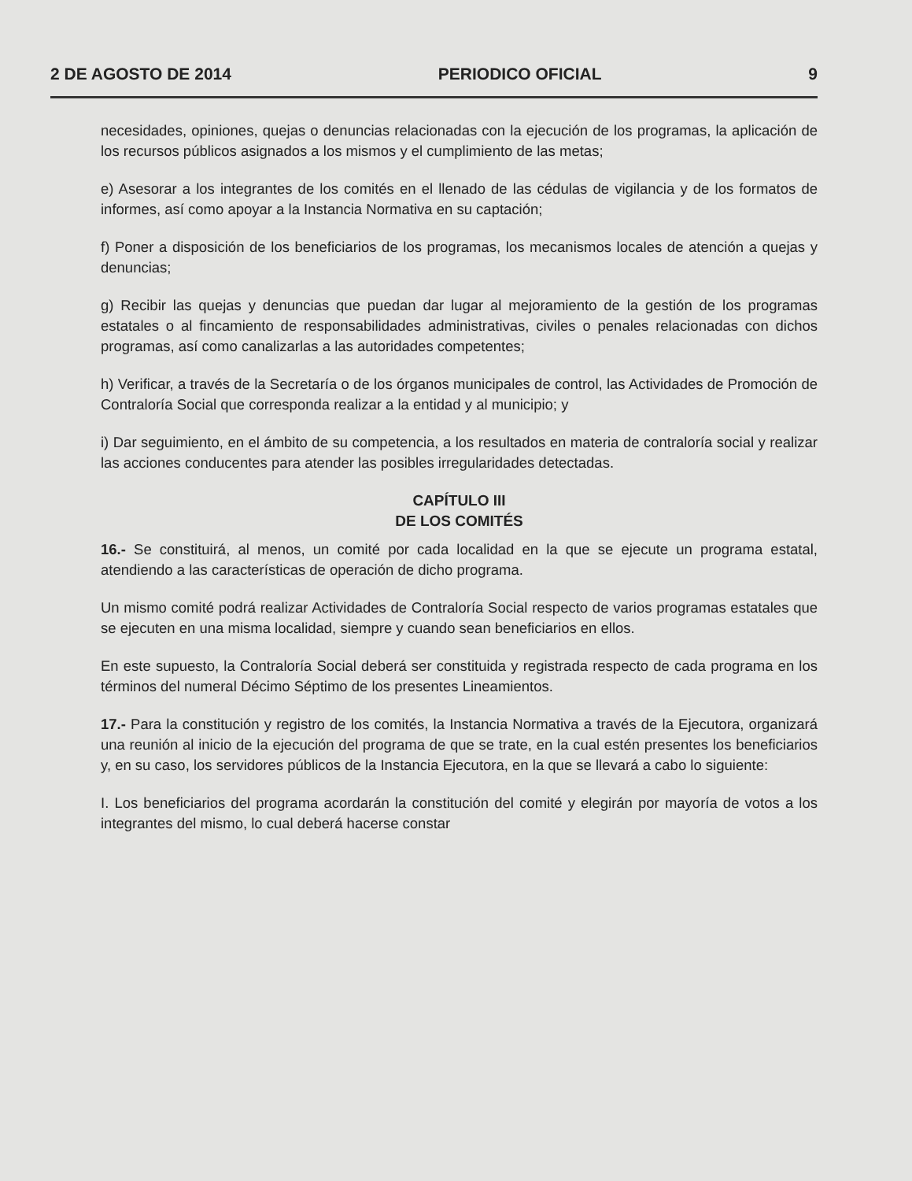2 DE AGOSTO DE 2014 PERIODICO OFICIAL 9
necesidades, opiniones, quejas o denuncias relacionadas con la ejecución de los programas, la aplicación de los recursos públicos asignados a los mismos y el cumplimiento de las metas;
e) Asesorar a los integrantes de los comités en el llenado de las cédulas de vigilancia y de los formatos de informes, así como apoyar a la Instancia Normativa en su captación;
f) Poner a disposición de los beneficiarios de los programas, los mecanismos locales de atención a quejas y denuncias;
g) Recibir las quejas y denuncias que puedan dar lugar al mejoramiento de la gestión de los programas estatales o al fincamiento de responsabilidades administrativas, civiles o penales relacionadas con dichos programas, así como canalizarlas a las autoridades competentes;
h) Verificar, a través de la Secretaría o de los órganos municipales de control, las Actividades de Promoción de Contraloría Social que corresponda realizar a la entidad y al municipio; y
i) Dar seguimiento, en el ámbito de su competencia, a los resultados en materia de contraloría social y realizar las acciones conducentes para atender las posibles irregularidades detectadas.
CAPÍTULO III
DE LOS COMITÉS
16.- Se constituirá, al menos, un comité por cada localidad en la que se ejecute un programa estatal, atendiendo a las características de operación de dicho programa.
Un mismo comité podrá realizar Actividades de Contraloría Social respecto de varios programas estatales que se ejecuten en una misma localidad, siempre y cuando sean beneficiarios en ellos.
En este supuesto, la Contraloría Social deberá ser constituida y registrada respecto de cada programa en los términos del numeral Décimo Séptimo de los presentes Lineamientos.
17.- Para la constitución y registro de los comités, la Instancia Normativa a través de la Ejecutora, organizará una reunión al inicio de la ejecución del programa de que se trate, en la cual estén presentes los beneficiarios y, en su caso, los servidores públicos de la Instancia Ejecutora, en la que se llevará a cabo lo siguiente:
I. Los beneficiarios del programa acordarán la constitución del comité y elegirán por mayoría de votos a los integrantes del mismo, lo cual deberá hacerse constar